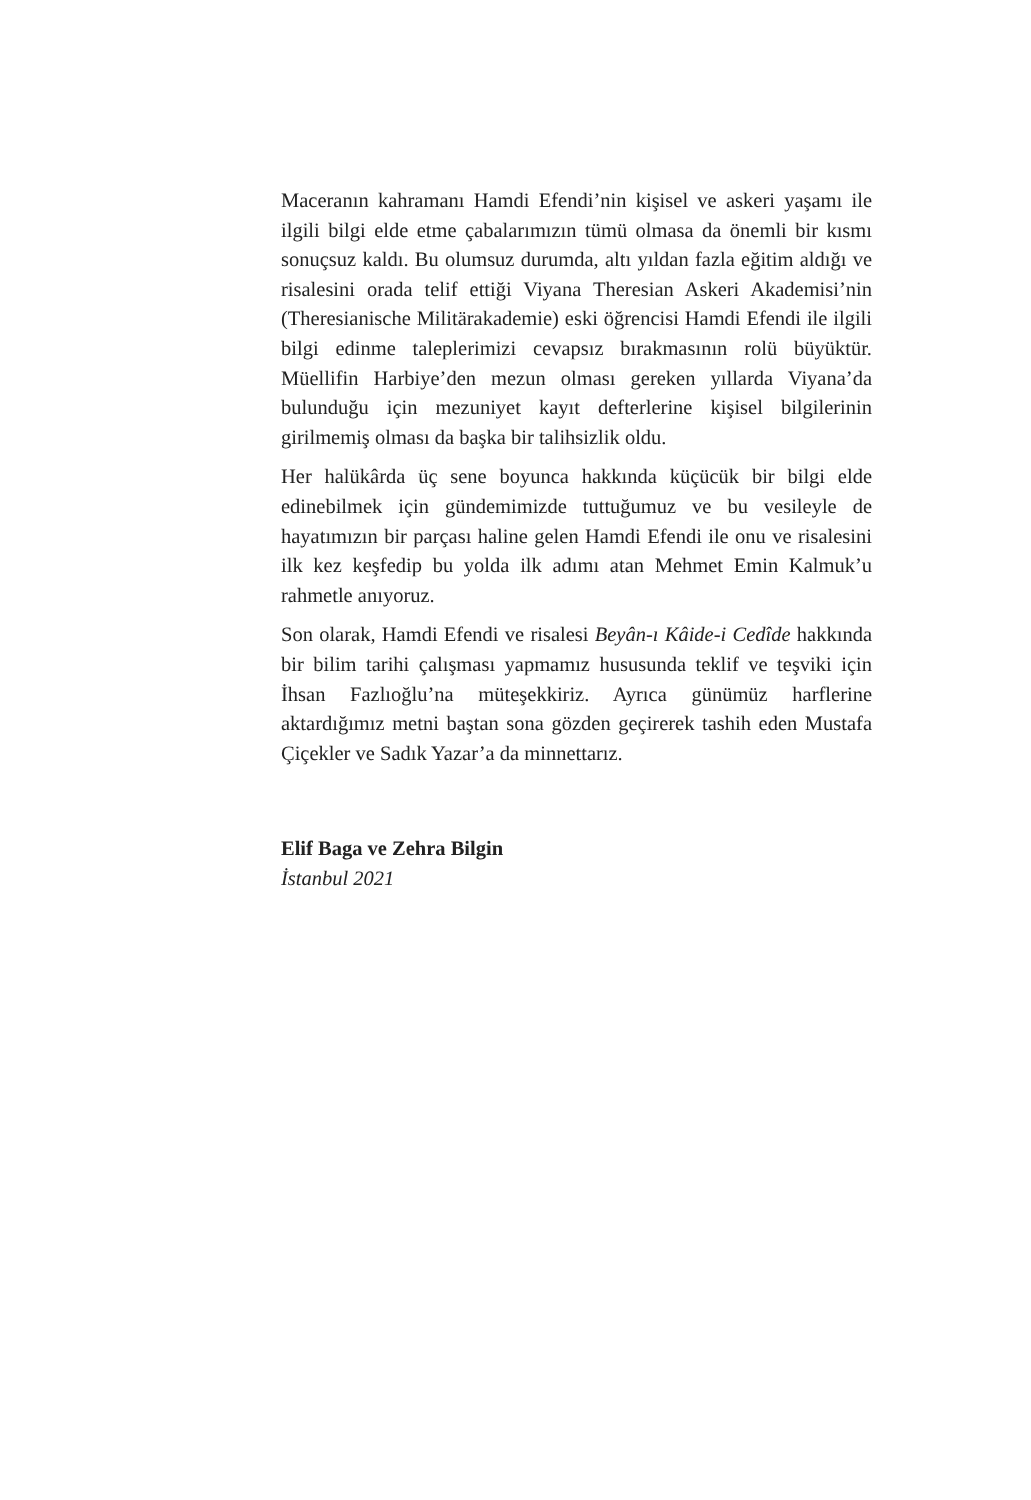Maceranın kahramanı Hamdi Efendi’nin kişisel ve askeri yaşamı ile ilgili bilgi elde etme çabalarımızın tümü olmasa da önemli bir kısmı sonuçsuz kaldı. Bu olumsuz durumda, altı yıldan fazla eğitim aldığı ve risalesini orada telif ettiği Viyana Theresian Askeri Akademisi’nin (Theresianische Militärakademie) eski öğrencisi Hamdi Efendi ile ilgili bilgi edinme taleplerimizi cevapsız bırakmasının rolü büyüktür. Müellifin Harbiye’den mezun olması gereken yıllarda Viyana’da bulunduğu için mezuniyet kayıt defterlerine kişisel bilgilerinin girilmemiş olması da başka bir talihsizlik oldu.
Her halükârda üç sene boyunca hakkında küçücük bir bilgi elde edinebilmek için gündemimizde tuttuğumuz ve bu vesileyle de hayatımızın bir parçası haline gelen Hamdi Efendi ile onu ve risalesini ilk kez keşfedip bu yolda ilk adımı atan Mehmet Emin Kalmuk’u rahmetle anıyoruz.
Son olarak, Hamdi Efendi ve risalesi Beyân-ı Kâide-i Cedîde hakkında bir bilim tarihi çalışması yapmamız hususunda teklif ve teşviki için İhsan Fazlıoğlu’na müteşekkiriz. Ayrıca günümüz harflerine aktardığımız metni baştan sona gözden geçirerek tashih eden Mustafa Çiçekler ve Sadık Yazar’a da minnettarız.
Elif Baga ve Zehra Bilgin
İstanbul 2021